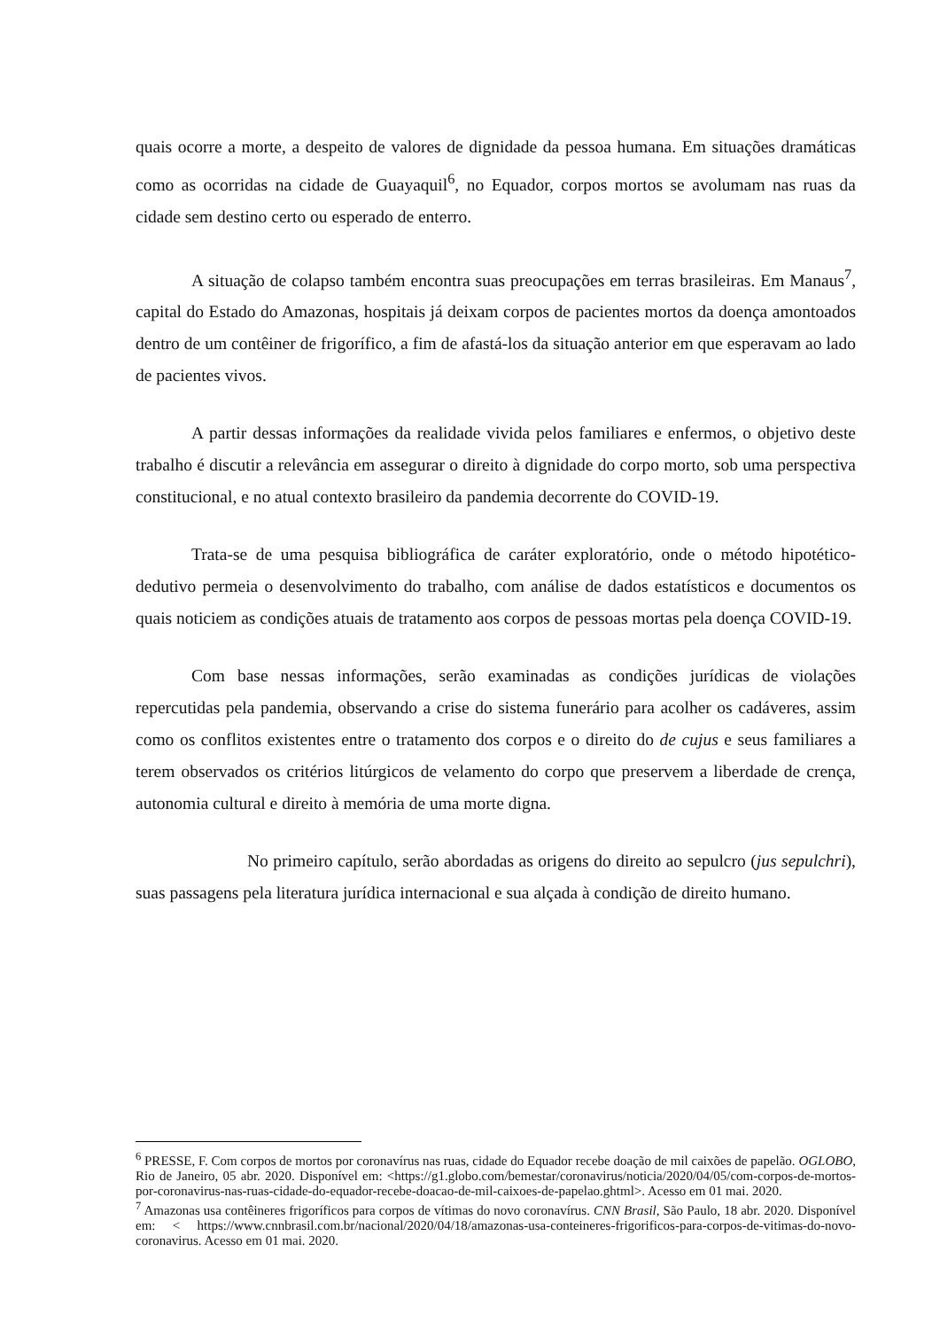quais ocorre a morte, a despeito de valores de dignidade da pessoa humana. Em situações dramáticas como as ocorridas na cidade de Guayaquil<sup>6</sup>, no Equador, corpos mortos se avolumam nas ruas da cidade sem destino certo ou esperado de enterro.
A situação de colapso também encontra suas preocupações em terras brasileiras. Em Manaus<sup>7</sup>, capital do Estado do Amazonas, hospitais já deixam corpos de pacientes mortos da doença amontoados dentro de um contêiner de frigorífico, a fim de afastá-los da situação anterior em que esperavam ao lado de pacientes vivos.
A partir dessas informações da realidade vivida pelos familiares e enfermos, o objetivo deste trabalho é discutir a relevância em assegurar o direito à dignidade do corpo morto, sob uma perspectiva constitucional, e no atual contexto brasileiro da pandemia decorrente do COVID-19.
Trata-se de uma pesquisa bibliográfica de caráter exploratório, onde o método hipotético-dedutivo permeia o desenvolvimento do trabalho, com análise de dados estatísticos e documentos os quais noticiem as condições atuais de tratamento aos corpos de pessoas mortas pela doença COVID-19.
Com base nessas informações, serão examinadas as condições jurídicas de violações repercutidas pela pandemia, observando a crise do sistema funerário para acolher os cadáveres, assim como os conflitos existentes entre o tratamento dos corpos e o direito do de cujus e seus familiares a terem observados os critérios litúrgicos de velamento do corpo que preservem a liberdade de crença, autonomia cultural e direito à memória de uma morte digna.
No primeiro capítulo, serão abordadas as origens do direito ao sepulcro (jus sepulchri), suas passagens pela literatura jurídica internacional e sua alçada à condição de direito humano.
<sup>6</sup> PRESSE, F. Com corpos de mortos por coronavírus nas ruas, cidade do Equador recebe doação de mil caixões de papelão. OGLOBO, Rio de Janeiro, 05 abr. 2020. Disponível em: <https://g1.globo.com/bemestar/coronavirus/noticia/2020/04/05/com-corpos-de-mortos-por-coronavirus-nas-ruas-cidade-do-equador-recebe-doacao-de-mil-caixoes-de-papelao.ghtml>. Acesso em 01 mai. 2020.
<sup>7</sup> Amazonas usa contêineres frigoríficos para corpos de vítimas do novo coronavírus. CNN Brasil, São Paulo, 18 abr. 2020. Disponível em: < https://www.cnnbrasil.com.br/nacional/2020/04/18/amazonas-usa-conteineres-frigorificos-para-corpos-de-vitimas-do-novo-coronavirus. Acesso em 01 mai. 2020.